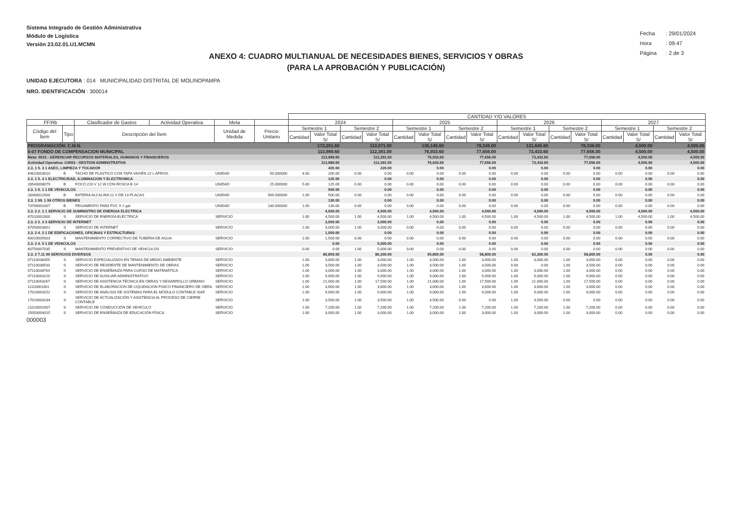Sistema Integrado de Gestión Administrativa
Módulo de Logística
Versión 23.02.01.U1.MCMN
Fecha : 29/01/2024
Hora : 09:47
Página : 2 de 3
ANEXO 4: CUADRO MULTIANUAL DE NECESIDADES BIENES, SERVICIOS Y OBRAS
(PARA LA APROBACIÓN Y PUBLICACIÓN)
UNIDAD EJECUTORA : 014 MUNICIPALIDAD DISTRITAL DE MOLINOPAMPA
NRO. IDENTIFICACIÓN : 300014
| | | | | | | CANTIDAD Y/O VALORES | | | | | | | | | | | | | | | |
| --- | --- | --- | --- | --- | --- | --- | --- | --- | --- | --- | --- | --- | --- | --- | --- | --- | --- | --- | --- | --- | --- |
| FF/Rb | | Clasificador de Gastos | Actividad Operativa | Meta | | 2024 | | | | 2025 | | | | 2026 | | | | 2027 | | | |
| Código del Ítem | Tipo | Descripción del Ítem | | Unidad de Medida | Precio Unitario | Semestre 1 | | Semestre 2 | | Semestre 1 | | Semestre 2 | | Semestre 1 | | Semestre 2 | | Semestre 1 | | Semestre 2 | |
| | | | | | | Cantidad | Valor Total S/ | Cantidad | Valor Total S/ | Cantidad | Valor Total S/ | Cantidad | Valor Total S/ | Cantidad | Valor Total S/ | Cantidad | Valor Total S/ | Cantidad | Valor Total S/ | Cantidad | Valor Total S/ |
| PROGRAMACIÓN: C.M.N. | | | | | | 172,201.60 | | 113,071.00 | | 135,145.60 | | 78,336.00 | | 131,645.60 | | 78,336.00 | | 4,500.00 | | 4,500.00 | |
| 5-07 FONDO DE COMPENSACION MUNICIPAL | | | | | | 113,989.60 | | 112,391.00 | | 76,933.60 | | 77,656.00 | | 73,433.60 | | 77,656.00 | | 4,500.00 | | 4,500.00 | |
| Meta: 0015 - GERENCIAR RECURSOS MATERIALES, HUMANOS Y FINANCIEROS | | | | | | 113,989.60 | | 112,391.00 | | 76,933.60 | | 77,656.00 | | 73,433.60 | | 77,656.00 | | 4,500.00 | | 4,500.00 | |
| Actividad Operativa: C0003 - GESTION ADMINSTRATIVA | | | | | | 113,989.60 | | 112,391.00 | | 76,933.60 | | 77,656.00 | | 73,433.60 | | 77,656.00 | | 4,500.00 | | 4,500.00 | |
| 2.3. 1 5. 3 1 ASEO, LIMPIEZA Y TOCADOR | | | | | | 420.00 | | 220.00 | | 0.00 | | 0.00 | | 0.00 | | 0.00 | | 0.00 | | 0.00 | |
| 64610003010 | B | TACHO DE PLASTICO CON TAPA VAIVÉN 22 L APROX. | | UNIDAD | 50.000000 | 4.00 | 200.00 | 0.00 | 0.00 | 0.00 | 0.00 | 0.00 | 0.00 | 0.00 | 0.00 | 0.00 | 0.00 | 0.00 | 0.00 | 0.00 | 0.00 |
| 2.3. 1 5. 4 1 ELECTRICIDAD, ILUMINACION Y ELECTRONICA | | | | | | 125.00 | | 0.00 | | 0.00 | | 0.00 | | 0.00 | | 0.00 | | 0.00 | | 0.00 | |
| 28540008079 | B | FOCO 220 V 12 W CON ROSCA E-14 | | UNIDAD | 25.000000 | 5.00 | 125.00 | 0.00 | 0.00 | 0.00 | 0.00 | 0.00 | 0.00 | 0.00 | 0.00 | 0.00 | 0.00 | 0.00 | 0.00 | 0.00 | 0.00 |
| 2.3. 1 6. 1 1 DE VEHICULOS | | | | | | 500.00 | | 0.00 | | 0.00 | | 0.00 | | 0.00 | | 0.00 | | 0.00 | | 0.00 | |
| 28340022000 | B | BATERIA ALCALINA 12 V DE 13 PLACAS | | UNIDAD | 500.000000 | 1.00 | 500.00 | 0.00 | 0.00 | 0.00 | 0.00 | 0.00 | 0.00 | 0.00 | 0.00 | 0.00 | 0.00 | 0.00 | 0.00 | 0.00 | 0.00 |
| 2.3. 1 99. 1 99 OTROS BIENES | | | | | | 130.00 | | 0.00 | | 0.00 | | 0.00 | | 0.00 | | 0.00 | | 0.00 | | 0.00 | |
| 73700001007 | B | PEGAMENTO PARA PVC X 1 gal | | UNIDAD | 130.000000 | 1.00 | 130.00 | 0.00 | 0.00 | 0.00 | 0.00 | 0.00 | 0.00 | 0.00 | 0.00 | 0.00 | 0.00 | 0.00 | 0.00 | 0.00 | 0.00 |
| 2.3. 2 2. 1 1 SERVICIO DE SUMINISTRO DE ENERGIA ELECTRICA | | | | | | 4,500.00 | | 4,500.00 | | 4,500.00 | | 4,500.00 | | 4,500.00 | | 4,500.00 | | 4,500.00 | | 4,500.00 | |
| 87010002000 | S | SERVICIO DE ENERGÍA ELÉCTRICA | | SERVICIO | | 1.00 | 4,500.00 | 1.00 | 4,500.00 | 1.00 | 4,500.00 | 1.00 | 4,500.00 | 1.00 | 4,500.00 | 1.00 | 4,500.00 | 1.00 | 4,500.00 | 1.00 | 4,500.00 |
| 2.3. 2 2. 2 3 SERVICIO DE INTERNET | | | | | | 3,000.00 | | 3,000.00 | | 0.00 | | 0.00 | | 0.00 | | 0.00 | | 0.00 | | 0.00 | |
| 87050003001 | S | SERVICIO DE INTERNET | | SERVICIO | | 1.00 | 3,000.00 | 1.00 | 3,000.00 | 0.00 | 0.00 | 0.00 | 0.00 | 0.00 | 0.00 | 0.00 | 0.00 | 0.00 | 0.00 | 0.00 | 0.00 |
| 2.3. 2 4. 2 1 DE EDIFICACIONES, OFICINAS Y ESTRUCTURAS | | | | | | 1,500.00 | | 0.00 | | 0.00 | | 0.00 | | 0.00 | | 0.00 | | 0.00 | | 0.00 | |
| 60010005003 | S | MANTENIMIENTO CORRECTIVO DE TUBERIA DE AGUA | | SERVICIO | | 1.00 | 1,500.00 | 0.00 | 0.00 | 0.00 | 0.00 | 0.00 | 0.00 | 0.00 | 0.00 | 0.00 | 0.00 | 0.00 | 0.00 | 0.00 | 0.00 |
| 2.3. 2 4. 5 1 DE VEHICULOS | | | | | | 0.00 | | 5,000.00 | | 0.00 | | 0.00 | | 0.00 | | 0.00 | | 0.00 | | 0.00 | |
| 60750007035 | S | MANTENIMIENTO PREVENTIVO DE VEHICULOS | | SERVICIO | | 0.00 | 0.00 | 1.00 | 5,000.00 | 0.00 | 0.00 | 0.00 | 0.00 | 0.00 | 0.00 | 0.00 | 0.00 | 0.00 | 0.00 | 0.00 | 0.00 |
| 2.3. 2 7.11 99 SERVICIOS DIVERSOS | | | | | | 86,800.00 | | 86,300.00 | | 65,800.00 | | 58,800.00 | | 62,300.00 | | 58,800.00 | | 0.00 | | 0.00 | |
| 07110038455 | S | SERVICIO ESPECIALIZADO EN TEMAS DE MEDIO AMBIENTE | | SERVICIO | | 1.00 | 3,000.00 | 1.00 | 3,000.00 | 1.00 | 3,000.00 | 1.00 | 3,000.00 | 1.00 | 3,000.00 | 1.00 | 3,000.00 | 0.00 | 0.00 | 0.00 | 0.00 |
| 07110038533 | S | SERVICIO DE RESIDENTE DE MANTENIMIENTO DE OBRAS | | SERVICIO | | 1.00 | 3,500.00 | 1.00 | 3,500.00 | 1.00 | 3,500.00 | 1.00 | 3,500.00 | 0.00 | 0.00 | 1.00 | 3,500.00 | 0.00 | 0.00 | 0.00 | 0.00 |
| 07110038764 | S | SERVICIO DE ENSEÑANZA PARA CURSO DE MATEMÁTICA | | SERVICIO | | 1.00 | 3,000.00 | 1.00 | 3,000.00 | 1.00 | 3,000.00 | 1.00 | 3,000.00 | 1.00 | 3,000.00 | 1.00 | 3,000.00 | 0.00 | 0.00 | 0.00 | 0.00 |
| 07110043120 | S | SERVICIO DE AUXILIAR ADMINISTRATIVO | | SERVICIO | | 1.00 | 9,000.00 | 1.00 | 9,000.00 | 1.00 | 9,000.00 | 1.00 | 9,000.00 | 1.00 | 9,000.00 | 1.00 | 9,000.00 | 0.00 | 0.00 | 0.00 | 0.00 |
| 07110043267 | S | SERVICIO DE ASISTENCIA TÉCNICA EN OBRAS Y DESARROLLO URBANO | | SERVICIO | | 1.00 | 21,000.00 | 1.00 | 17,500.00 | 1.00 | 21,000.00 | 1.00 | 17,500.00 | 1.00 | 21,000.00 | 1.00 | 17,500.00 | 0.00 | 0.00 | 0.00 | 0.00 |
| 11110001001 | S | SERVICIO DE ELABORACION DE LIQUIDACION FISICO FINANCIERO DE OBRA | | SERVICIO | | 1.00 | 3,600.00 | 1.00 | 3,600.00 | 1.00 | 3,600.00 | 1.00 | 3,600.00 | 1.00 | 3,600.00 | 1.00 | 3,600.00 | 0.00 | 0.00 | 0.00 | 0.00 |
| 17010003152 | S | SERVICIO DE ANÁLISIS DE SISTEMAS PARA EL MÓDULO CONTABLE SIAF | | SERVICIO | | 1.00 | 9,000.00 | 1.00 | 9,000.00 | 1.00 | 9,000.00 | 1.00 | 9,000.00 | 1.00 | 9,000.00 | 1.00 | 9,000.00 | 0.00 | 0.00 | 0.00 | 0.00 |
| 17010003184 | S | SERVICIO DE ACTUALIZACIÓN Y ASISTENCIA AL PROCESO DE CIERRE CONTABLE | | SERVICIO | | 1.00 | 3,500.00 | 1.00 | 3,500.00 | 1.00 | 3,500.00 | 0.00 | 0.00 | 1.00 | 3,500.00 | 0.00 | 0.00 | 0.00 | 0.00 | 0.00 | 0.00 |
| 21010001007 | S | SERVICIO DE CONDUCCIÓN DE VEHÍCULO | | SERVICIO | | 1.00 | 7,200.00 | 1.00 | 7,200.00 | 1.00 | 7,200.00 | 1.00 | 7,200.00 | 1.00 | 7,200.00 | 1.00 | 7,200.00 | 0.00 | 0.00 | 0.00 | 0.00 |
| 25050004015 | S | SERVICIO DE ENSEÑANZA DE EDUCACIÓN FÍSICA | | SERVICIO | | 1.00 | 3,000.00 | 1.00 | 3,000.00 | 1.00 | 3,000.00 | 1.00 | 3,000.00 | 1.00 | 3,000.00 | 1.00 | 3,000.00 | 0.00 | 0.00 | 0.00 | 0.00 |
000003